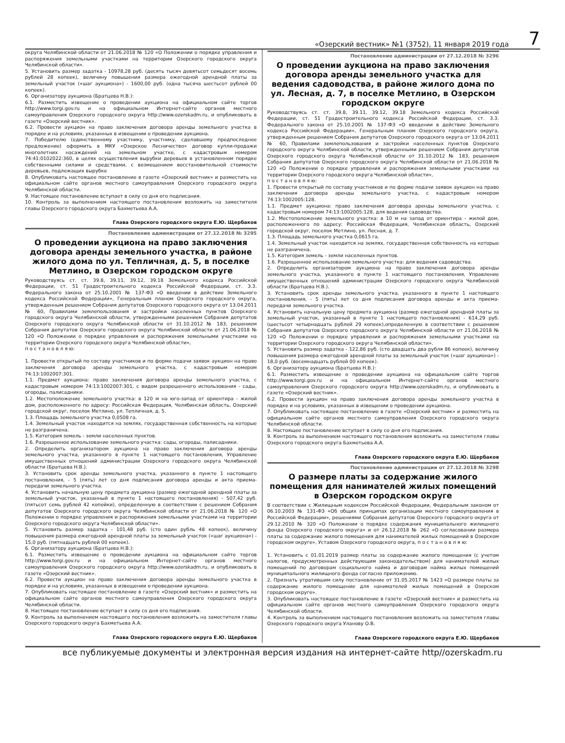«Озерский вестник» №1 (3752), 11 января 2019 года 7
округа Челябинской области от 21.06.2018 № 120 «О Положении о порядке управления и распоряжения земельными участками на территории Озерского городского округа Челябинской области».
5. Установить размер задатка - 10978,28 руб. (десять тысяч девятьсот семьдесят восемь рублей 28 копеек), величину повышения размера ежегодной арендной платы за земельный участок («шаг аукциона») - 1600,00 руб. (одна тысяча шестьсот рублей 00 копеек).
6. Организатору аукциона (Братцева Н.В.):
6.1. Разместить извещение о проведении аукциона на официальном сайте торгов http://www.torgi.gov.ru и на официальном Интернет-сайте органов местного самоуправления Озерского городского округа http://www.ozerskadm.ru, и опубликовать в газете «Озерский вестник».
6.2. Провести аукцион на право заключения договора аренды земельного участка в порядке и на условиях, указанных в извещении о проведении аукциона.
7. Победителю (единственному участнику, участнику, сделавшему предпоследнее предложение) оформить в МКУ «Озерское Лесничество» договор купли-продажи многолетних насаждений на земельном участке, с кадастровым номером 74:41:0102022:360, в целях осуществления вырубки деревьев в установленном порядке собственными силами и средствами, с возмещением восстановительной стоимости деревьев, подлежащих вырубке
8. Опубликовать настоящее постановление в газете «Озерский вестник» и разместить на официальном сайте органов местного самоуправления Озерского городского округа Челябинской области.
9. Настоящее постановление вступает в силу со дня его подписания.
10. Контроль за выполнением настоящего постановления возложить на заместителя главы Озерского городского округа Бахметьева А.А.
Глава Озерского городского округа Е.Ю. Щербаков
Постановление администрации от 27.12.2018 № 3295
О проведении аукциона на право заключения договора аренды земельного участка, в районе жилого дома по ул. Тепличная, д. 5, в поселке Метлино, в Озерском городском округе
Руководствуясь ст. ст. 39.8, 39.11, 39.12, 39.18 Земельного кодекса Российской Федерации, ст. 51 Градостроительного кодекса Российской Федерации, ст. 3.3. Федерального закона от 25.10.2001 № 137-ФЗ «О введении в действие Земельного кодекса Российской Федерации», Генеральным планом Озерского городского округа, утвержденным решением Собрания депутатов Озерского городского округа от 13.04.2011 № 60, Правилами землепользования и застройки населенных пунктов Озерского городского округа Челябинской области, утвержденными решением Собрания депутатов Озерского городского округа Челябинской области от 31.10.2012 № 183, решением Собрания депутатов Озерского городского округа Челябинской области от 21.06.2018 № 120 «О Положении о порядке управления и распоряжения земельными участками на территории Озерского городского округа Челябинской области»,
п о с т а н о в л я ю:
1. Провести открытый по составу участников и по форме подачи заявок аукцион на право заключения договора аренды земельного участка, с кадастровым номером 74:13:1002007:301.
1.1. Предмет аукциона: право заключения договора аренды земельного участка, с кадастровым номером 74:13:1002007:301, с видом разрешенного использования - сады, огороды, палисадники.
1.2. Местоположение земельного участка: в 120 м на юго-запад от ориентира - жилой дом, расположенного по адресу: Российская Федерация, Челябинская область, Озерский городской округ, поселок Метлино, ул. Тепличная, д. 5.
1.3. Площадь земельного участка 0,0508 га.
1.4. Земельный участок находится на землях, государственная собственность на которые не разграничена.
1.5. Категория земель - земли населенных пунктов.
1.6. Разрешенное использование земельного участка: сады, огороды, палисадники.
2. Определить организатором аукциона на право заключения договора аренды земельного участка, указанного в пункте 1 настоящего постановления, Управление имущественных отношений администрации Озерского городского округа Челябинской области (Братцева Н.В.).
3. Установить срок аренды земельного участка, указанного в пункте 1 настоящего постановления, - 5 (пять) лет со дня подписания договора аренды и акта приема-передачи земельного участка.
4. Установить начальную цену предмета аукциона (размер ежегодной арендной платы за земельный участок, указанный в пункте 1 настоящего постановления) - 507,42 руб. (пятьсот семь рублей 42 копейки), определенную в соответствии с решением Собрания депутатов Озерского городского округа Челябинской области от 21.06.2018 № 120 «О Положении о порядке управления и распоряжения земельными участками на территории Озерского городского округа Челябинской области».
5. Установить размер задатка - 101,48 руб. (сто один рубль 48 копеек), величину повышения размера ежегодной арендной платы за земельный участок («шаг аукциона») - 15,0 руб. (пятнадцать рублей 00 копеек).
6. Организатору аукциона (Братцева Н.В.):
6.1. Разместить извещение о проведении аукциона на официальном сайте торгов http://www.torgi.gov.ru и на официальном Интернет-сайте органов местного самоуправления Озерского городского округа http://www.ozerskadm.ru, и опубликовать в газете «Озерский вестник».
6.2. Провести аукцион на право заключения договора аренды земельного участка в порядке и на условиях, указанных в извещении о проведении аукциона.
7. Опубликовать настоящее постановление в газете «Озерский вестник» и разместить на официальном сайте органов местного самоуправления Озерского городского округа Челябинской области.
8. Настоящее постановление вступает в силу со дня его подписания.
9. Контроль за выполнением настоящего постановления возложить на заместителя главы Озерского городского округа Бахметьева А.А.
Глава Озерского городского округа Е.Ю. Щербаков
Постановление администрации от 27.12.2018 № 3296
О проведении аукциона на право заключения договора аренды земельного участка для ведения садоводства, в районе жилого дома по ул. Лесная, д. 7, в поселке Метлино, в Озерском городском округе
Руководствуясь ст. ст. 39.8, 39.11, 39.12, 39.18 Земельного кодекса Российской Федерации, ст. 51 Градостроительного кодекса Российской Федерации, ст. 3.3. Федерального закона от 25.10.2001 № 137-ФЗ «О введении в действие Земельного кодекса Российской Федерации», Генеральным планом Озерского городского округа, утвержденным решением Собрания депутатов Озерского городского округа от 13.04.2011 № 60, Правилами землепользования и застройки населенных пунктов Озерского городского округа Челябинской области, утвержденными решением Собрания депутатов Озерского городского округа Челябинской области от 31.10.2012 № 183, решением Собрания депутатов Озерского городского округа Челябинской области от 21.06.2018 № 120 «О Положении о порядке управления и распоряжения земельными участками на территории Озерского городского округа Челябинской области»,
п о с т а н о в л я ю:
1. Провести открытый по составу участников и по форме подачи заявок аукцион на право заключения договора аренды земельного участка, с кадастровым номером 74:13:1002005:128.
1.1. Предмет аукциона: право заключения договора аренды земельного участка, с кадастровым номером 74:13:1002005:128, для ведения садоводства.
1.2. Местоположение земельного участка: в 10 м на запад от ориентира - жилой дом, расположенного по адресу: Российская Федерация, Челябинская область, Озерский городской округ, поселок Метлино, ул. Лесная, д. 7.
1.3. Площадь земельного участка 0,0615 га.
1.4. Земельный участок находится на землях, государственная собственность на которые не разграничена.
1.5. Категория земель - земли населенных пунктов.
1.6. Разрешенное использование земельного участка: для ведения садоводства.
2. Определить организатором аукциона на право заключения договора аренды земельного участка, указанного в пункте 1 настоящего постановления, Управление имущественных отношений администрации Озерского городского округа Челябинской области (Братцева Н.В.).
3. Установить срок аренды земельного участка, указанного в пункте 1 настоящего постановления, - 5 (пять) лет со дня подписания договора аренды и акта приема-передачи земельного участка.
4. Установить начальную цену предмета аукциона (размер ежегодной арендной платы за земельный участок, указанный в пункте 1 настоящего постановления) - 614,29 руб. (шестьсот четырнадцать рублей 29 копеек),определенную в соответствии с решением Собрания депутатов Озерского городского округа Челябинской области от 21.06.2018 № 120 «О Положении о порядке управления и распоряжения земельными участками на территории Озерского городского округа Челябинской области».
5. Установить размер задатка - 122,86 руб. (сто двадцать два рубля 86 копеек), величину повышения размера ежегодной арендной платы за земельный участок («шаг аукциона») - 18,0 руб. (восемнадцать рублей 00 копеек).
6. Организатору аукциона (Братцева Н.В.):
6.1. Разместить извещение о проведении аукциона на официальном сайте торгов http://www.torgi.gov.ru и на официальном Интернет-сайте органов местного самоуправления Озерского городского округа http://www.ozerskadm.ru, и опубликовать в газете «Озерский вестник».
6.2. Провести аукцион на право заключения договора аренды земельного участка в порядке и на условиях, указанных в извещении о проведении аукциона.
7. Опубликовать настоящее постановление в газете «Озерский вестник» и разместить на официальном сайте органов местного самоуправления Озерского городского округа Челябинской области.
8. Настоящее постановление вступает в силу со дня его подписания.
9. Контроль за выполнением настоящего постановления возложить на заместителя главы Озерского городского округа Бахметьева А.А.
Глава Озерского городского округа Е.Ю. Щербаков
Постановление администрации от 27.12.2018 № 3298
О размере платы за содержание жилого помещения для нанимателей жилых помещений в Озерском городском округе
В соответствии с Жилищным кодексом Российской Федерации, Федеральным законом от 06.10.2003 № 131-ФЗ «Об общих принципах организации местного самоуправления в Российской Федерации», решениями Собрания депутатов Озерского городского округа от 29.12.2010 № 320 «О Положении о порядке содержания муниципального жилищного фонда Озерского городского округа» и от 26.12.2018 № 262 «О согласовании размера платы за содержание жилого помещения для нанимателей жилых помещений в Озерском городском округе», Уставом Озерского городского округа, п о с т а н о в л я ю:
1. Установить с 01.01.2019 размер платы за содержание жилого помещения (с учетом налогов, предусмотренных действующим законодательством) для нанимателей жилых помещений по договорам социального найма и договорам найма жилых помещений муниципального жилищного фонда согласно приложению.
2. Признать утратившим силу постановление от 31.05.2017 № 1423 «О размере платы за содержание жилого помещение для нанимателей жилых помещений в Озерском городском округе».
3. Опубликовать настоящее постановление в газете «Озерский вестник» и разместить на официальном сайте органов местного самоуправления Озерского городского округа Челябинской области.
4. Контроль за выполнением настоящего постановления возложить на заместителя главы Озерского городского округа Уланову О.В.
Глава Озерского городского округа Е.Ю. Щербаков
все публикуемые документы и электронная версия издания на интернет-сайте http//ozerskadm.ru